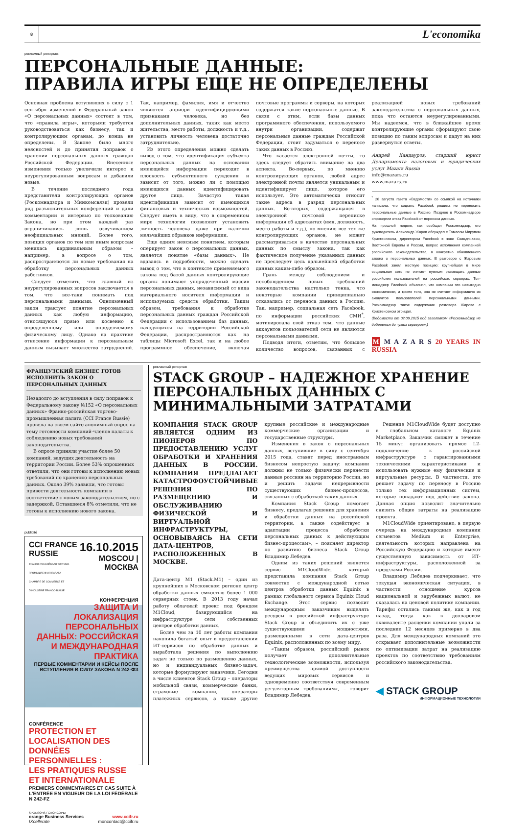8 L'economika
рекламный репортаж
ПЕРСОНАЛЬНЫЕ ДАННЫЕ:
ПРАВИЛА ИГРЫ ЕЩЕ НЕ ОПРЕДЕЛЕНЫ
Основная проблема вступивших в силу с 1 сентября изменений в Федеральный закон «О персональных данных» состоит в том, что «правила игры», которыми требуется руководствоваться как бизнесу, так и контролирующим органам, до конца не определены. В Законе было много неясностей и до принятия поправок о хранении персональных данных граждан Российской Федерации. Внесенные изменения только увеличили интерес к неурегулированным вопросам и добавили новые.
В течение последнего года представители контролирующих органов (Роскомнадзора и Минкомсвязи) провели ряд разъяснительных конференций и дали комментарии и интервью по толкованию Закона, но при этом каждый раз ограничивались лишь озвучиванием неофициальных мнений. Более того, позиция органов по тем или иным вопросам менялась кардинальным образом – например, в вопросе о том, распространяются ли новые требования на обработку персональных данных работников.
Следует отметить, что главный из неурегулированных вопросов заключается в том, что все-таки понимать под персональными данными. Одноименный закон трактует понятие персональных данных как любую информацию, относящуюся прямо или косвенно к определенному или определяемому физическому лицу. Однако на практике отнесение информации к персональным данным вызывает множество затруднений. Так, например, фамилия, имя и отчество являются априори идентифицирующими признаками человека, но без дополнительных данных, таких как место жительства, место работы, должность и т.д., установить личность человека достаточно затруднительно.
Из этого определения можно сделать вывод о том, что идентификация субъекта персональных данных на основании имеющейся информации переходит в плоскость субъективного суждения и зависит от того, можно ли с помощью имеющихся данных идентифицировать другое лицо. Зачастую такая идентификация зависит от имеющихся финансовых и технических возможностей. Следует иметь в виду, что в современном мире технологии позволяют установить личность человека даже при наличии мельчайших обрывков информации.
Еще одним неясным понятием, которым оперирует закон о персональных данных, является понятие «базы данных». Не вдаваясь в подробности, можно сделать вывод о том, что в контексте применяемого закона под базой данных контролирующие органы понимают упорядоченный массив персональных данных, независимый от вида материального носителя информации и используемых средств обработки. Таким образом, требования к обработке персональных данных граждан Российской Федерации с использованием баз данных, находящихся на территории Российской Федерации, распространяются как на таблицы Microsoft Excel, так и на любое программное обеспечение, включая почтовые программы и серверы, на которых содержатся такие персональные данные. В связи с этим, если базы данных программного обеспечения, используемого внутри организации, содержат персональные данные граждан Российской Федерации, стоит задуматься о переносе таких данных в Россию.
Что касается электронной почты, то здесь следует обратить внимание на два аспекта. Во-первых, по мнению контролирующих органов, любой адрес электронной почты является уникальным и идентифицирует лицо, которое его использует. Это автоматически относит такие адреса в разряд персональных данных. Во-вторых, содержащаяся в электронной почтовой переписке информация об адресантах (имя, должность, место работы и т.д.), по мнению все тех же контролирующих органов, не может рассматриваться в качестве персональных данных по смыслу закона, так как фактическое получение указанных данных не преследует цель дальнейшей обработки данных каким-либо образом.
Грань между соблюдением и несоблюдением новых требований законодательства настолько тонка, что некоторые компании принципиально отказались от переноса данных в Россию. Так, например, социальная сеть Facebook, по информации российских СМИ<sup>*</sup>, мотивировала свой отказ тем, что данные аккаунтов пользователей сети не являются персональными данными.
Подводя итоги, отметим, что большое количество вопросов, связанных с реализацией новых требований законодательства о персональных данных, пока что остаются неурегулированными. Мы надеемся, что в ближайшее время контролирующие органы сформируют свою позицию по таким вопросам и дадут на них развернутые ответы.
Андрей Кандауров, старший юрист Департамента налоговых и юридических услуг Mazars Russia
info@mazars.ru
www.mazars.ru
<sup>*</sup> 26 августа газета «Ведомости» со ссылкой на источники написала, что соцсеть Facebook решила не переносить персональные данные в Россию. Позднее в Роскомнадзоре опровергли отказ Facebook от переноса данных.
На прошлой неделе, как сообщал Роскомнадзор, его руководитель Александр Жаров обсуждал с Томасом Мирупом Кристенсеном, директором Facebook в зоне Скандинавии, Восточной Европы и России, вопрос исполнения компанией российского законодательства, а конкретно обновленного закона о персональных данных. В разговоре с Жаровым Facebook занял жесткую позицию: крупнейшая в мире социальная сеть не считает нужным размещать данные российских пользователей на российских серверах. Топ-менеджер Facebook объяснил, что компании это невыгодно экономически, а кроме того, она не считает информацию из аккаунтов пользователей персональными данными. Роскомнадзор такое содержание разговора Жарова с Кристенсеном отрицал.
(Ведомости от 02.09.2015 под заголовком «Роскомнадзор не доберется до чужих серверов».)
M M A Z A R S 20 YEARS IN RUSSIA
ФРАНЦУЗСКИЙ БИЗНЕС ГОТОВ ИСПОЛНИТЬ ЗАКОН О ПЕРСОНАЛЬНЫХ ДАННЫХ
Незадолго до вступления в силу поправок к Федеральному закону №152 «О персональных данных» Франко-российская торгово-промышленная палата (CCI France Russie) провела на своем сайте анонимный опрос на тему готовности компаний-членов палаты к соблюдению новых требований законодательства.
В опросе приняли участие более 50 компаний, ведущих деятельность на территории России. Более 53% опрошенных ответили, что они готовы к исполнению новых требований по хранению персональных данных. Около 39% заявили, что готовы привести деятельность компании в соответствие с новым законодательством, но с задержкой. Оставшиеся 8% отметили, что не готовы к исполнению нового закона.
publicité
CCI FRANCE RUSSIE
ФРАНКО-РОССИЙСКАЯ ТОРГОВО-ПРОМЫШЛЕННАЯ ПАЛАТА
CHAMBRE DE COMMERCE ET D'INDUSTRIE FRANCO-RUSSE
16.10.2015
MOSCOU | МОСКВА
КОНФЕРЕНЦИЯ
ЗАЩИТА И ЛОКАЛИЗАЦИЯ ПЕРСОНАЛЬНЫХ ДАННЫХ: РОССИЙСКАЯ И МЕЖДУНАРОДНАЯ ПРАКТИКА
ПЕРВЫЕ КОММЕНТАРИИ И КЕЙСЫ ПОСЛЕ ВСТУПЛЕНИЯ В СИЛУ ЗАКОНА N 242-ФЗ
CONFÉRENCE
PROTECTION ET LOCALISATION DES DONNÉES PERSONNELLES :
LES PRATIQUES RUSSE ET INTERNATIONALE
PREMIERS COMMENTAIRES ET CAS SUITE À L'ENTRÉE EN VIGUEUR DE LA LOI FÉDÉRALE N 242-FZ
SPONSORS / СПОНСОРЫ:
orange Business Services IXcellerate www.ccifr.ru
moncontact@ccifr.ru
рекламный репортаж
STACK GROUP – НАДЕЖНОЕ ХРАНЕНИЕ ПЕРСОНАЛЬНЫХ ДАННЫХ С МИНИМАЛЬНЫМИ ЗАТРАТАМИ
КОМПАНИЯ STACK GROUP ЯВЛЯЕТСЯ ОДНИМ ИЗ ПИОНЕРОВ ПО ПРЕДОСТАВЛЕНИЮ УСЛУГ ОБРАБОТКИ И ХРАНЕНИЯ ДАННЫХ В РОССИИ. КОМПАНИЯ ПРЕДЛАГАЕТ КАТАСТРОФОУСТОЙЧИВЫЕ РЕШЕНИЯ ПО РАЗМЕЩЕНИЮ И ОБСЛУЖИВАНИЮ ФИЗИЧЕСКОЙ И ВИРТУАЛЬНОЙ ИНФРАСТРУКТУРЫ, ОСНОВЫВАЯСЬ НА СЕТИ ДАТА-ЦЕНТРОВ, РАСПОЛОЖЕННЫХ В МОСКВЕ.
Дата-центр M1 (Stack.M1) – один из крупнейших в Московском регионе центр обработки данных емкостью более 1 000 серверных стоек. В 2013 году начал работу облачный проект под брендом M1Cloud, базирующийся на инфраструктуре сети собственных центров обработки данных.
Более чем за 10 лет работы компания накопила богатый опыт в предоставлении ИТ-сервисов по обработке данных и выработала решения по выполнению задач не только по размещению данных, но и индивидуальных бизнес-задач, которые формулируют заказчики. Сегодня в числе клиентов Stack Group – операторы мобильной связи, коммерческие банки, страховые компании, операторы платежных сервисов, а также другие крупные российские и международные коммерческие организации и государственные структуры.
Изменения в закон о персональных данных, вступившие в силу с сентября 2015 года, ставят перед иностранным бизнесом непростую задачу: компании должны не только физически перенести данные россиян на территорию России, но и решить задачи непрерывности существующих бизнес-процессов, связанных с обработкой таких данных.
Компания Stack Group помогает бизнесу, предлагая решения для хранения и обработки данных на российской территории, а также содействует в адаптации процесса обработки персональных данных к действующим бизнес-процессам», – поясняет директор по развитию бизнеса Stack Group Владимир Лебедев.
Одним из таких решений является сервис M1CloudWide, который представила компания Stack Group совместно с международной сетью центров обработки данных Equinix в рамках глобального сервиса Equinix Cloud Exchange. Этот сервис позволит международным заказчикам выделять ресурсы в российской инфраструктуре Stack Group и объединить их с уже существующими мощностями, размещенными в сети дата-центров Equinix, расположенных по всему миру.
«Таким образом, российский рынок получает дополнительные технологические возможности, используя преимущества прямой доступности ведущих мировых сервисов и одновременно соответствуя современным регуляторным требованиям», – говорит Владимир Лебедев.
Решение M1CloudWide будет доступно в глобальном каталоге Equinix Marketplace. Заказчик сможет в течение 15 минут организовать прямое L2-подключение к российской инфраструктуре с гарантированными техническими характеристиками и использовать нужные ему физические и виртуальные ресурсы. В частности, это решает задачу по переносу в Россию только тех информационных систем, которые попадают под действие закона. Данная опция позволит значительно снизить общие затраты на реализацию проекта.
M1CloudWide ориентировано, в первую очередь на международные компании сегментов Medium и Enterprise, деятельность которых направлена на Российскую Федерацию и которые имеют существенную зависимость от ИТ-инфраструктуры, расположенной за пределами России.
Владимир Лебедев подчеркивает, что текущая экономическая ситуация, в частности отношение курсов национальной и зарубежных валют, не сказалась на ценовой политике компании. Тарифы остались такими же, как и год назад, тогда как в долларовом эквиваленте расценки компании упали за последние 12 месяцев примерно в два раза. Для международных компаний это открывает дополнительные возможности по оптимизации затрат на реализацию проектов по соответствию требованиям российского законодательства.
◀ STACK GROUP
ИНФОРМАЦИОННЫЕ ТЕХНОЛОГИИ